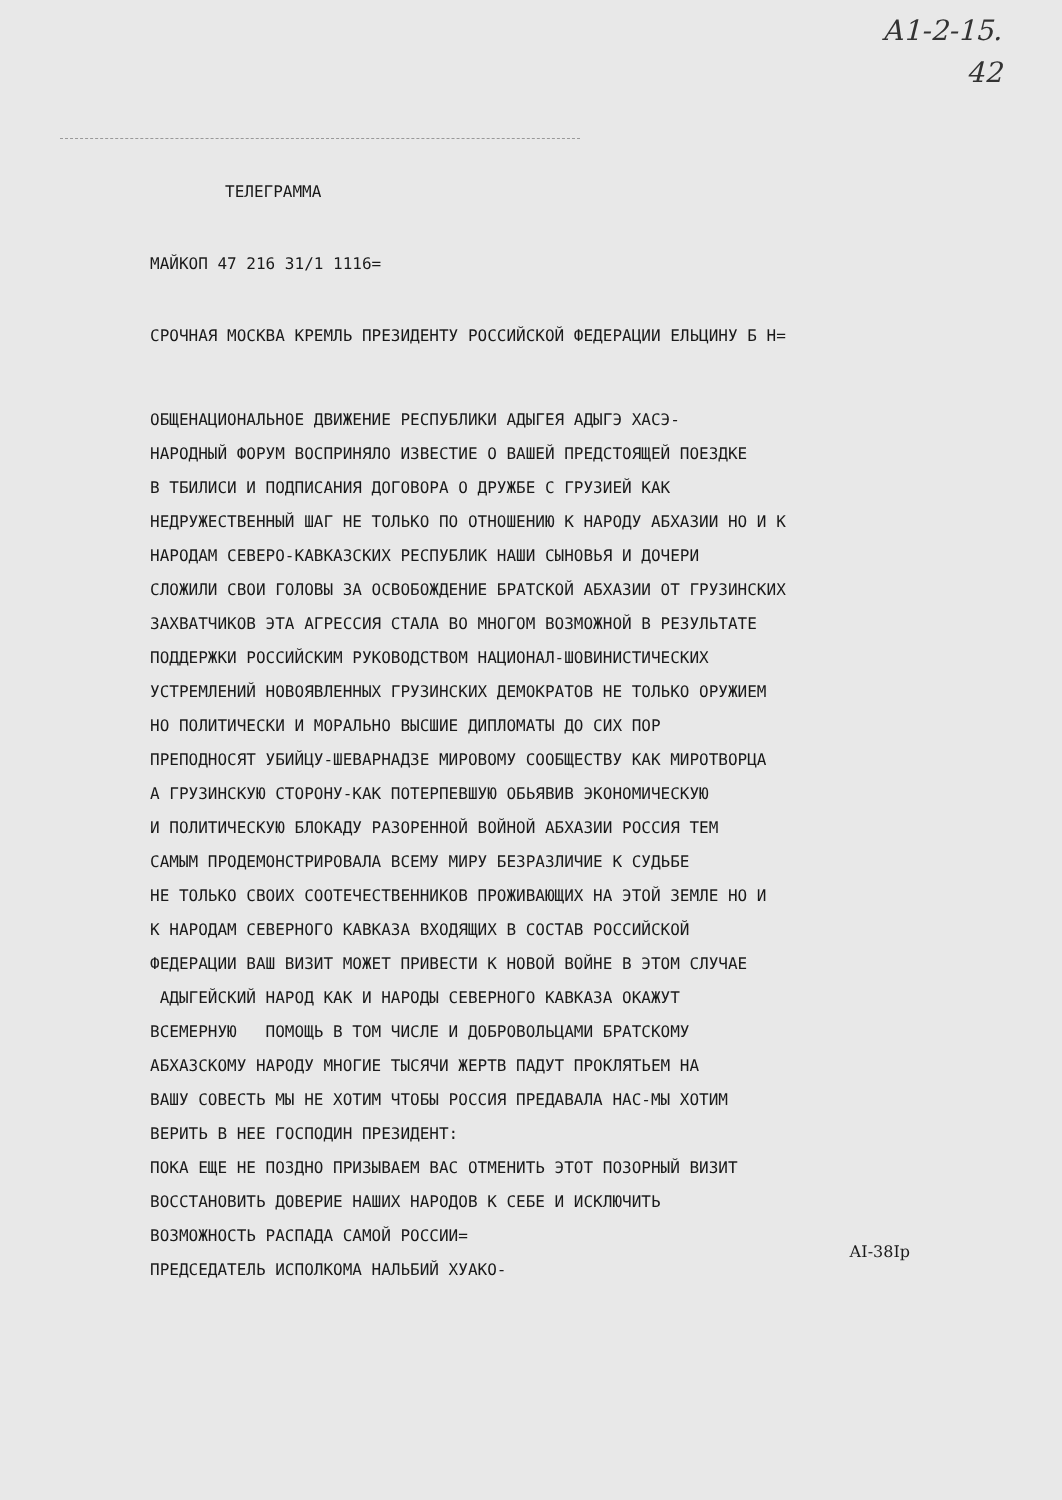А1-2-15.
42
ТЕЛЕГРАММА
МАЙКОП 47 216 31/1 1116=
СРОЧНАЯ МОСКВА КРЕМЛЬ ПРЕЗИДЕНТУ РОССИЙСКОЙ ФЕДЕРАЦИИ ЕЛЬЦИНУ Б Н=
ОБЩЕНАЦИОНАЛЬНОЕ ДВИЖЕНИЕ РЕСПУБЛИКИ АДЫГЕЯ АДЫГЭ ХАСЭ-
НАРОДНЫЙ ФОРУМ ВОСПРИНЯЛО ИЗВЕСТИЕ О ВАШЕЙ ПРЕДСТОЯЩЕЙ ПОЕЗДКЕ
В ТБИЛИСИ И ПОДПИСАНИЯ ДОГОВОРА О ДРУЖБЕ С ГРУЗИЕЙ КАК
НЕДРУЖЕСТВЕННЫЙ ШАГ НЕ ТОЛЬКО ПО ОТНОШЕНИЮ К НАРОДУ АБХАЗИИ НО И К
НАРОДАМ СЕВЕРО-КАВКАЗСКИХ РЕСПУБЛИК НАШИ СЫНОВЬЯ И ДОЧЕРИ
СЛОЖИЛИ СВОИ ГОЛОВЫ ЗА ОСВОБОЖДЕНИЕ БРАТСКОЙ АБХАЗИИ ОТ ГРУЗИНСКИХ
ЗАХВАТЧИКОВ ЭТА АГРЕССИЯ СТАЛА ВО МНОГОМ ВОЗМОЖНОЙ В РЕЗУЛЬТАТЕ
ПОДДЕРЖКИ РОССИЙСКИМ РУКОВОДСТВОМ НАЦИОНАЛ-ШОВИНИСТИЧЕСКИХ
УСТРЕМЛЕНИЙ НОВОЯВЛЕННЫХ ГРУЗИНСКИХ ДЕМОКРАТОВ НЕ ТОЛЬКО ОРУЖИЕМ
НО ПОЛИТИЧЕСКИ И МОРАЛЬНО ВЫСШИЕ ДИПЛОМАТЫ ДО СИХ ПОР
ПРЕПОДНОСЯТ УБИЙЦУ-ШЕВАРНАДЗЕ МИРОВОМУ СООБЩЕСТВУ КАК МИРОТВОРЦА
А ГРУЗИНСКУЮ СТОРОНУ-КАК ПОТЕРПЕВШУЮ ОБЬЯВИВ ЭКОНОМИЧЕСКУЮ
И ПОЛИТИЧЕСКУЮ БЛОКАДУ РАЗОРЕННОЙ ВОЙНОЙ АБХАЗИИ РОССИЯ ТЕМ
САМЫМ ПРОДЕМОНСТРИРОВАЛА ВСЕМУ МИРУ БЕЗРАЗЛИЧИЕ К СУДЬБЕ
НЕ ТОЛЬКО СВОИХ СООТЕЧЕСТВЕННИКОВ ПРОЖИВАЮЩИХ НА ЭТОЙ ЗЕМЛЕ НО И
К НАРОДАМ СЕВЕРНОГО КАВКАЗА ВХОДЯЩИХ В СОСТАВ РОССИЙСКОЙ
ФЕДЕРАЦИИ ВАШ ВИЗИТ МОЖЕТ ПРИВЕСТИ К НОВОЙ ВОЙНЕ В ЭТОМ СЛУЧАЕ
АДЫГЕЙСКИЙ НАРОД КАК И НАРОДЫ СЕВЕРНОГО КАВКАЗА ОКАЖУТ
ВСЕМЕРНУЮ ПОМОЩЬ В ТОМ ЧИСЛЕ И ДОБРОВОЛЬЦАМИ БРАТСКОМУ
АБХАЗСКОМУ НАРОДУ МНОГИЕ ТЫСЯЧИ ЖЕРТВ ПАДУТ ПРОКЛЯТЬЕМ НА
ВАШУ СОВЕСТЬ МЫ НЕ ХОТИМ ЧТОБЫ РОССИЯ ПРЕДАВАЛА НАС-МЫ ХОТИМ
ВЕРИТЬ В НЕЕ ГОСПОДИН ПРЕЗИДЕНТ:
ПОКА ЕЩЕ НЕ ПОЗДНО ПРИЗЫВАЕМ ВАС ОТМЕНИТЬ ЭТОТ ПОЗОРНЫЙ ВИЗИТ
ВОССТАНОВИТЬ ДОВЕРИЕ НАШИХ НАРОДОВ К СЕБЕ И ИСКЛЮЧИТЬ
ВОЗМОЖНОСТЬ РАСПАДА САМОЙ РОССИИ=
ПРЕДСЕДАТЕЛЬ ИСПОЛКОМА НАЛЬБИЙ ХУАКО- АI-38Iр